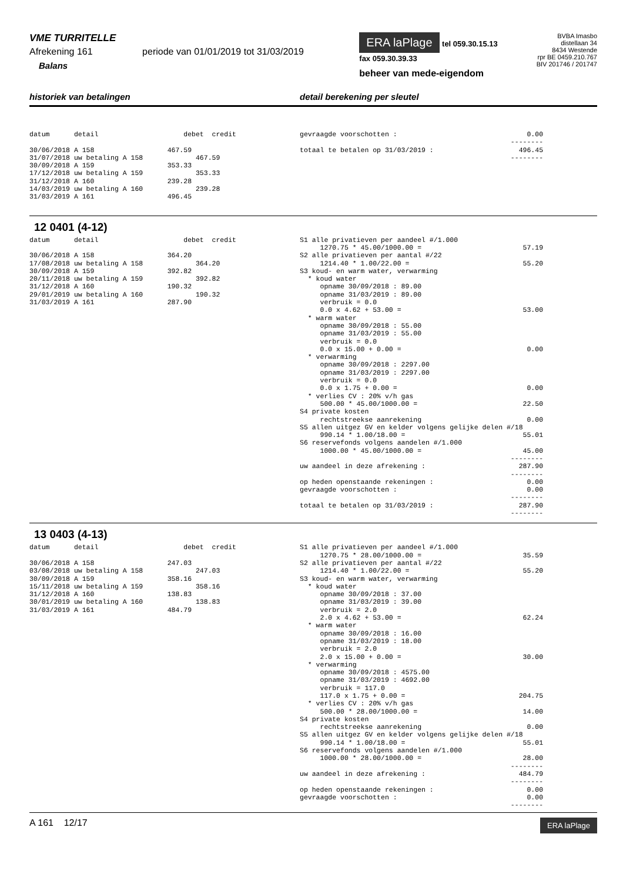VME TURRITELLE
Afrekening 161 periode van 01/01/2019 tot 31/03/2019
Balans
ERA laPlage tel 059.30.15.13
fax 059.30.39.33
beheer van mede-eigendom
BVBA Imasbo
distellaan 34
8434 Westende
rpr BE 0459.210.767
BIV 201746 / 201747
historiek van betalingen detail berekening per sleutel
datum detail debet credit 30/06/2018 A 158 467.59 31/07/2018 uw betaling A 158 467.59 30/09/2018 A 159 353.33 17/12/2018 uw betaling A 159 353.33 31/12/2018 A 160 239.28 14/03/2019 uw betaling A 160 239.28 31/03/2019 A 161 496.45
gevraagde voorschotten : 0.00 -------- totaal te betalen op 31/03/2019 : 496.45 --------
12 0401 (4-12)
datum detail debet credit 30/06/2018 A 158 364.20 17/08/2018 uw betaling A 158 364.20 30/09/2018 A 159 392.82 20/11/2018 uw betaling A 159 392.82 31/12/2018 A 160 190.32 29/01/2019 uw betaling A 160 190.32 31/03/2019 A 161 287.90
S1 alle privatieven per aandeel #/1.000 1270.75 * 45.00/1000.00 = 57.19 S2 alle privatieven per aantal #/22 1214.40 * 1.00/22.00 = 55.20 S3 koud- en warm water, verwarming * koud water opname 30/09/2018 : 89.00 opname 31/03/2019 : 89.00 verbruik = 0.0 0.0 x 4.62 + 53.00 = 53.00 * warm water opname 30/09/2018 : 55.00 opname 31/03/2019 : 55.00 verbruik = 0.0 0.0 x 15.00 + 0.00 = 0.00 * verwarming opname 30/09/2018 : 2297.00 opname 31/03/2019 : 2297.00 verbruik = 0.0 0.0 x 1.75 + 0.00 = 0.00 * verlies CV : 20% v/h gas 500.00 * 45.00/1000.00 = 22.50 S4 private kosten rechtstreekse aanrekening 0.00 S5 allen uitgez GV en kelder volgens gelijke delen #/18 990.14 * 1.00/18.00 = 55.01 S6 reservefonds volgens aandelen #/1.000 1000.00 * 45.00/1000.00 = 45.00 -------- uw aandeel in deze afrekening : 287.90 -------- op heden openstaande rekeningen : 0.00 gevraagde voorschotten : 0.00 -------- totaal te betalen op 31/03/2019 : 287.90 --------
13 0403 (4-13)
datum detail debet credit 30/06/2018 A 158 247.03 03/08/2018 uw betaling A 158 247.03 30/09/2018 A 159 358.16 15/11/2018 uw betaling A 159 358.16 31/12/2018 A 160 138.83 30/01/2019 uw betaling A 160 138.83 31/03/2019 A 161 484.79
S1 alle privatieven per aandeel #/1.000 1270.75 * 28.00/1000.00 = 35.59 S2 alle privatieven per aantal #/22 1214.40 * 1.00/22.00 = 55.20 S3 koud- en warm water, verwarming * koud water opname 30/09/2018 : 37.00 opname 31/03/2019 : 39.00 verbruik = 2.0 2.0 x 4.62 + 53.00 = 62.24 * warm water opname 30/09/2018 : 16.00 opname 31/03/2019 : 18.00 verbruik = 2.0 2.0 x 15.00 + 0.00 = 30.00 * verwarming opname 30/09/2018 : 4575.00 opname 31/03/2019 : 4692.00 verbruik = 117.0 117.0 x 1.75 + 0.00 = 204.75 * verlies CV : 20% v/h gas 500.00 * 28.00/1000.00 = 14.00 S4 private kosten rechtstreekse aanrekening 0.00 S5 allen uitgez GV en kelder volgens gelijke delen #/18 990.14 * 1.00/18.00 = 55.01 S6 reservefonds volgens aandelen #/1.000 1000.00 * 28.00/1000.00 = 28.00 -------- uw aandeel in deze afrekening : 484.79 -------- op heden openstaande rekeningen : 0.00 gevraagde voorschotten : 0.00 --------
A 161 12/17
ERA laPlage